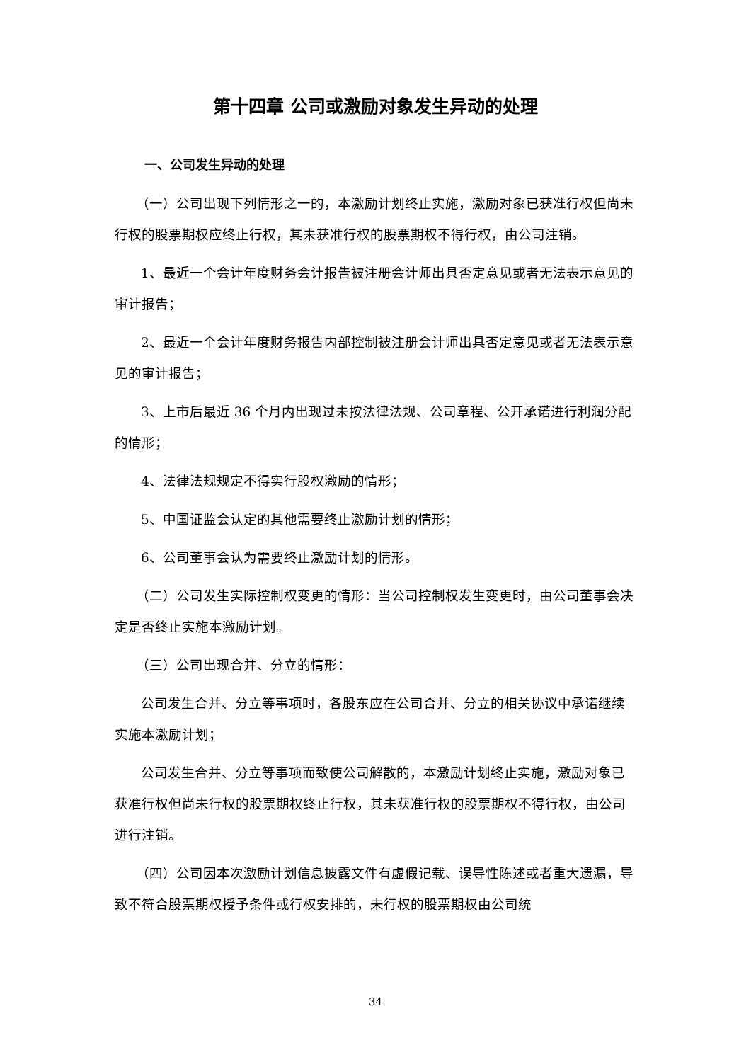第十四章 公司或激励对象发生异动的处理
一、公司发生异动的处理
（一）公司出现下列情形之一的，本激励计划终止实施，激励对象已获准行权但尚未行权的股票期权应终止行权，其未获准行权的股票期权不得行权，由公司注销。
1、最近一个会计年度财务会计报告被注册会计师出具否定意见或者无法表示意见的审计报告；
2、最近一个会计年度财务报告内部控制被注册会计师出具否定意见或者无法表示意见的审计报告；
3、上市后最近 36 个月内出现过未按法律法规、公司章程、公开承诺进行利润分配的情形；
4、法律法规规定不得实行股权激励的情形；
5、中国证监会认定的其他需要终止激励计划的情形；
6、公司董事会认为需要终止激励计划的情形。
（二）公司发生实际控制权变更的情形：当公司控制权发生变更时，由公司董事会决定是否终止实施本激励计划。
（三）公司出现合并、分立的情形：
公司发生合并、分立等事项时，各股东应在公司合并、分立的相关协议中承诺继续实施本激励计划；
公司发生合并、分立等事项而致使公司解散的，本激励计划终止实施，激励对象已获准行权但尚未行权的股票期权终止行权，其未获准行权的股票期权不得行权，由公司进行注销。
（四）公司因本次激励计划信息披露文件有虚假记载、误导性陈述或者重大遗漏，导致不符合股票期权授予条件或行权安排的，未行权的股票期权由公司统
34